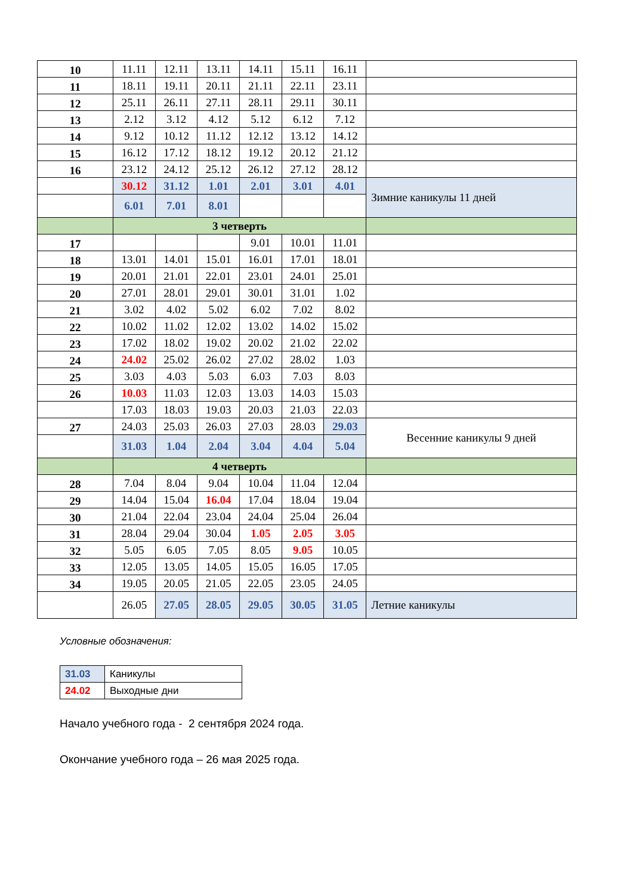| 10 | 11.11 | 12.11 | 13.11 | 14.11 | 15.11 | 16.11 | |
| 11 | 18.11 | 19.11 | 20.11 | 21.11 | 22.11 | 23.11 | |
| 12 | 25.11 | 26.11 | 27.11 | 28.11 | 29.11 | 30.11 | |
| 13 | 2.12 | 3.12 | 4.12 | 5.12 | 6.12 | 7.12 | |
| 14 | 9.12 | 10.12 | 11.12 | 12.12 | 13.12 | 14.12 | |
| 15 | 16.12 | 17.12 | 18.12 | 19.12 | 20.12 | 21.12 | |
| 16 | 23.12 | 24.12 | 25.12 | 26.12 | 27.12 | 28.12 | |
| | 30.12 | 31.12 | 1.01 | 2.01 | 3.01 | 4.01 | Зимние каникулы 11 дней |
| | 6.01 | 7.01 | 8.01 | | | | |
| | 3 четверть | | | | | | |
| 17 | | | | 9.01 | 10.01 | 11.01 | |
| 18 | 13.01 | 14.01 | 15.01 | 16.01 | 17.01 | 18.01 | |
| 19 | 20.01 | 21.01 | 22.01 | 23.01 | 24.01 | 25.01 | |
| 20 | 27.01 | 28.01 | 29.01 | 30.01 | 31.01 | 1.02 | |
| 21 | 3.02 | 4.02 | 5.02 | 6.02 | 7.02 | 8.02 | |
| 22 | 10.02 | 11.02 | 12.02 | 13.02 | 14.02 | 15.02 | |
| 23 | 17.02 | 18.02 | 19.02 | 20.02 | 21.02 | 22.02 | |
| 24 | 24.02 | 25.02 | 26.02 | 27.02 | 28.02 | 1.03 | |
| 25 | 3.03 | 4.03 | 5.03 | 6.03 | 7.03 | 8.03 | |
| 26 | 10.03 | 11.03 | 12.03 | 13.03 | 14.03 | 15.03 | |
| | 17.03 | 18.03 | 19.03 | 20.03 | 21.03 | 22.03 | |
| 27 | 24.03 | 25.03 | 26.03 | 27.03 | 28.03 | 29.03 | Весенние каникулы 9 дней |
| | 31.03 | 1.04 | 2.04 | 3.04 | 4.04 | 5.04 | |
| | 4 четверть | | | | | | |
| 28 | 7.04 | 8.04 | 9.04 | 10.04 | 11.04 | 12.04 | |
| 29 | 14.04 | 15.04 | 16.04 | 17.04 | 18.04 | 19.04 | |
| 30 | 21.04 | 22.04 | 23.04 | 24.04 | 25.04 | 26.04 | |
| 31 | 28.04 | 29.04 | 30.04 | 1.05 | 2.05 | 3.05 | |
| 32 | 5.05 | 6.05 | 7.05 | 8.05 | 9.05 | 10.05 | |
| 33 | 12.05 | 13.05 | 14.05 | 15.05 | 16.05 | 17.05 | |
| 34 | 19.05 | 20.05 | 21.05 | 22.05 | 23.05 | 24.05 | |
| | 26.05 | 27.05 | 28.05 | 29.05 | 30.05 | 31.05 | Летние каникулы |
Условные обозначения:
| 31.03 | Каникулы |
| 24.02 | Выходные дни |
Начало учебного года - 2 сентября 2024 года.
Окончание учебного года – 26 мая 2025 года.